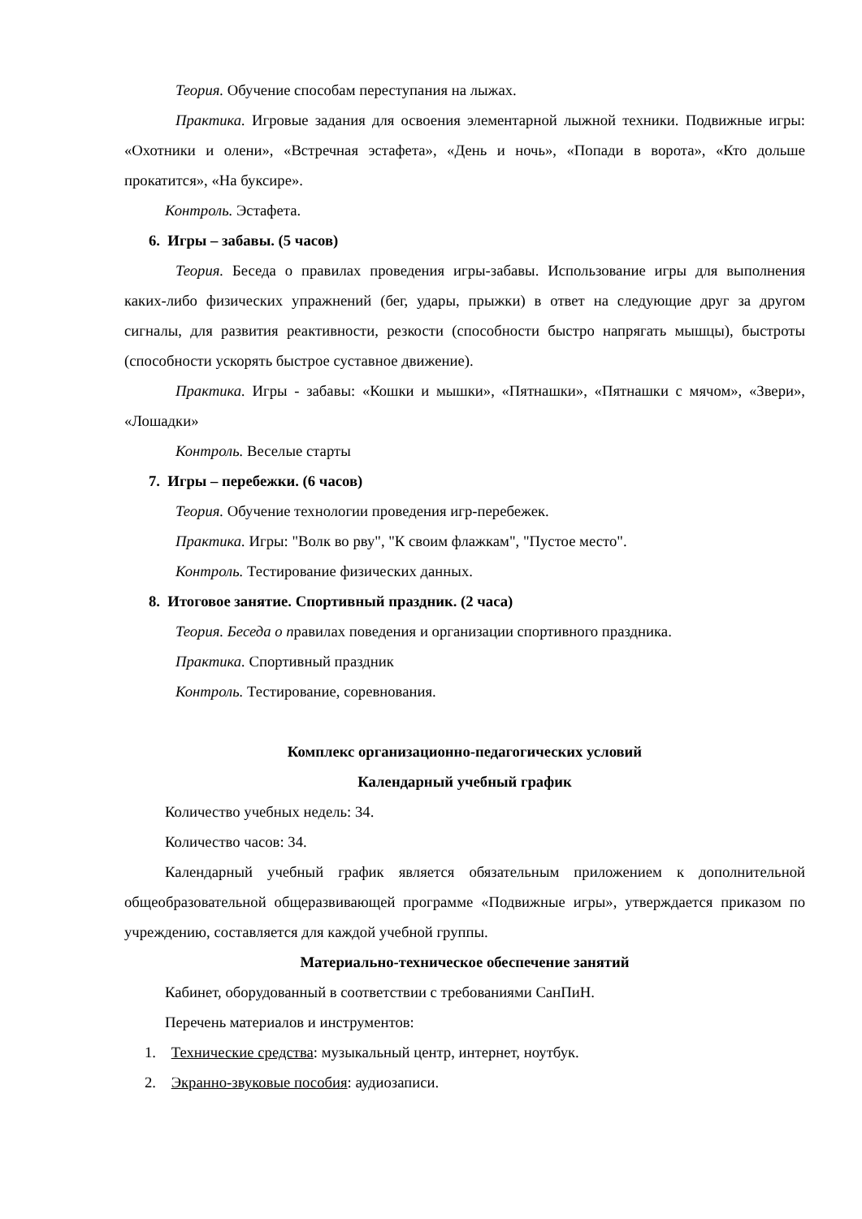Теория. Обучение способам переступания на лыжах.
Практика. Игровые задания для освоения элементарной лыжной техники. Подвижные игры: «Охотники и олени», «Встречная эстафета», «День и ночь», «Попади в ворота», «Кто дольше прокатится», «На буксире».
Контроль. Эстафета.
6. Игры – забавы. (5 часов)
Теория. Беседа о правилах проведения игры-забавы. Использование игры для выполнения каких-либо физических упражнений (бег, удары, прыжки) в ответ на следующие друг за другом сигналы, для развития реактивности, резкости (способности быстро напрягать мышцы), быстроты (способности ускорять быстрое суставное движение).
Практика. Игры - забавы: «Кошки и мышки», «Пятнашки», «Пятнашки с мячом», «Звери», «Лошадки»
Контроль. Веселые старты
7. Игры – перебежки. (6 часов)
Теория. Обучение технологии проведения игр-перебежек.
Практика. Игры: "Волк во рву", "К своим флажкам", "Пустое место".
Контроль. Тестирование физических данных.
8. Итоговое занятие. Спортивный праздник. (2 часа)
Теория. Беседа о правилах поведения и организации спортивного праздника.
Практика. Спортивный праздник
Контроль. Тестирование, соревнования.
Комплекс организационно-педагогических условий
Календарный учебный график
Количество учебных недель: 34.
Количество часов: 34.
Календарный учебный график является обязательным приложением к дополнительной общеобразовательной общеразвивающей программе «Подвижные игры», утверждается приказом по учреждению, составляется для каждой учебной группы.
Материально-техническое обеспечение занятий
Кабинет, оборудованный в соответствии с требованиями СанПиН.
Перечень материалов и инструментов:
1. Технические средства: музыкальный центр, интернет, ноутбук.
2. Экранно-звуковые пособия: аудиозаписи.